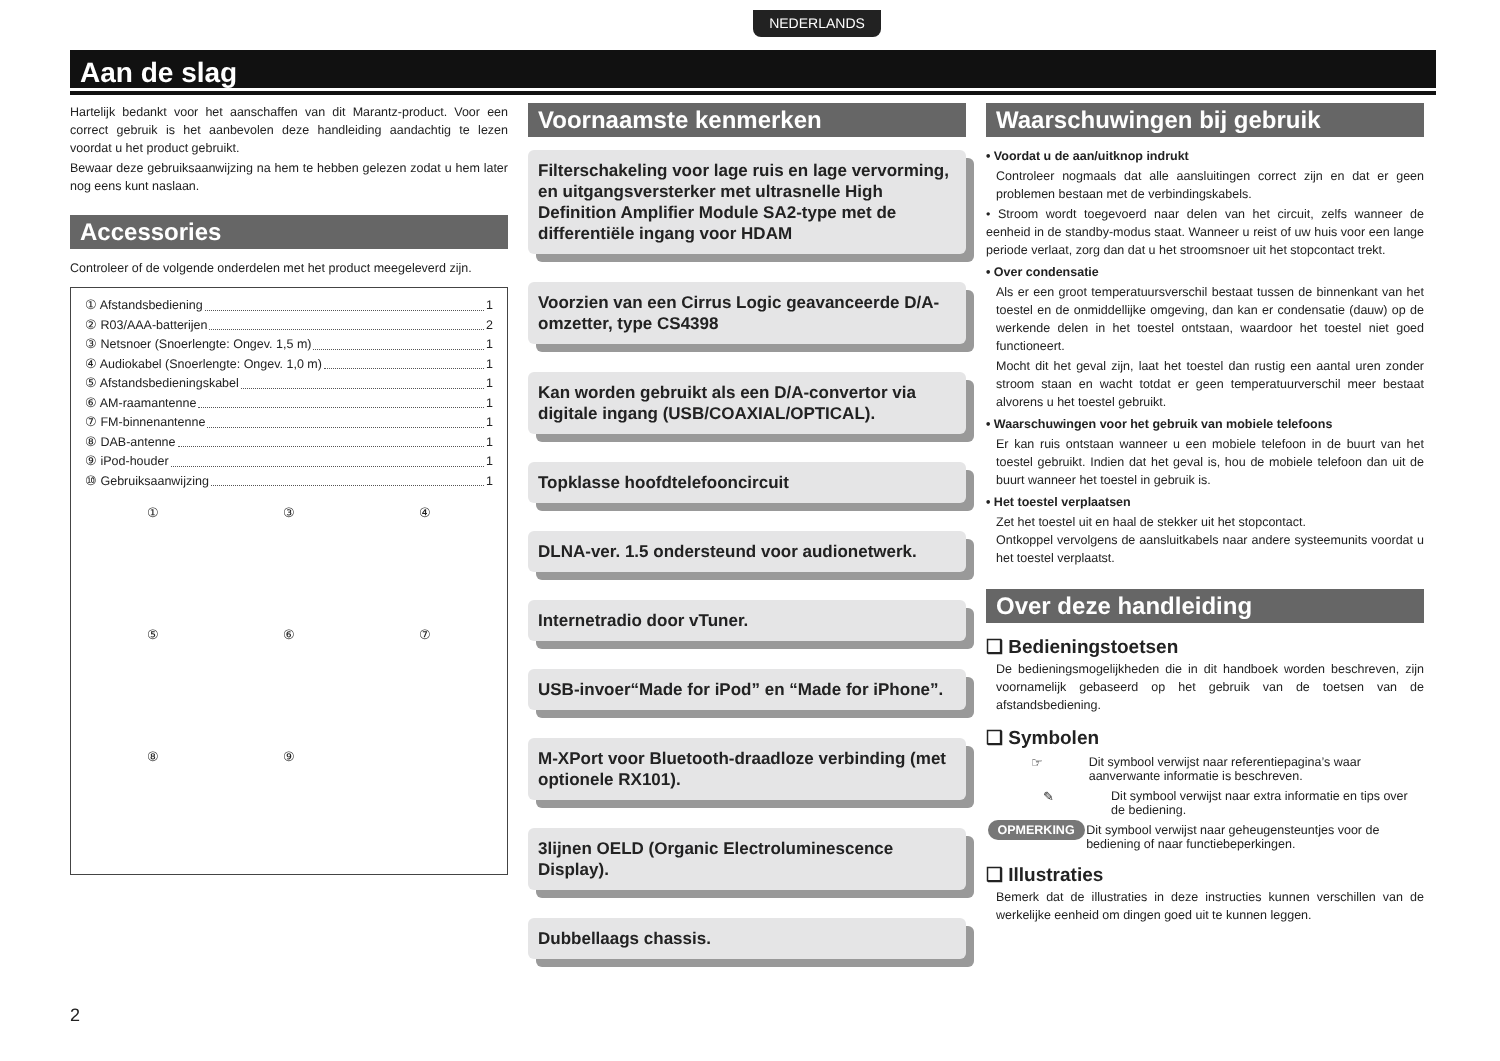NEDERLANDS
Aan de slag
Hartelijk bedankt voor het aanschaffen van dit Marantz-product. Voor een correct gebruik is het aanbevolen deze handleiding aandachtig te lezen voordat u het product gebruikt.
Bewaar deze gebruiksaanwijzing na hem te hebben gelezen zodat u hem later nog eens kunt naslaan.
Accessories
Controleer of de volgende onderdelen met het product meegeleverd zijn.
① Afstandsbediening 1
② R03/AAA-batterijen 2
③ Netsnoer (Snoerlengte: Ongev. 1,5 m) 1
④ Audiokabel (Snoerlengte: Ongev. 1,0 m) 1
⑤ Afstandsbedieningskabel 1
⑥ AM-raamantenne 1
⑦ FM-binnenantenne 1
⑧ DAB-antenne 1
⑨ iPod-houder 1
⑩ Gebruiksaanwijzing 1
①
③
④
⑤
⑥
⑦
⑧
⑨
Voornaamste kenmerken
Filterschakeling voor lage ruis en lage vervorming, en uitgangsversterker met ultrasnelle High Definition Amplifier Module SA2-type met de differentiële ingang voor HDAM
Voorzien van een Cirrus Logic geavanceerde D/A-omzetter, type CS4398
Kan worden gebruikt als een D/A-convertor via digitale ingang (USB/COAXIAL/OPTICAL).
Topklasse hoofdtelefooncircuit
DLNA-ver. 1.5 ondersteund voor audionetwerk.
Internetradio door vTuner.
USB-invoer“Made for iPod” en “Made for iPhone”.
M-XPort voor Bluetooth-draadloze verbinding (met optionele RX101).
3lijnen OELD (Organic Electroluminescence Display).
Dubbellaags chassis.
Waarschuwingen bij gebruik
• Voordat u de aan/uitknop indrukt
Controleer nogmaals dat alle aansluitingen correct zijn en dat er geen problemen bestaan met de verbindingskabels.
• Stroom wordt toegevoerd naar delen van het circuit, zelfs wanneer de eenheid in de standby-modus staat. Wanneer u reist of uw huis voor een lange periode verlaat, zorg dan dat u het stroomsnoer uit het stopcontact trekt.
• Over condensatie
Als er een groot temperatuursverschil bestaat tussen de binnenkant van het toestel en de onmiddellijke omgeving, dan kan er condensatie (dauw) op de werkende delen in het toestel ontstaan, waardoor het toestel niet goed functioneert.
Mocht dit het geval zijn, laat het toestel dan rustig een aantal uren zonder stroom staan en wacht totdat er geen temperatuurverschil meer bestaat alvorens u het toestel gebruikt.
• Waarschuwingen voor het gebruik van mobiele telefoons
Er kan ruis ontstaan wanneer u een mobiele telefoon in de buurt van het toestel gebruikt. Indien dat het geval is, hou de mobiele telefoon dan uit de buurt wanneer het toestel in gebruik is.
• Het toestel verplaatsen
Zet het toestel uit en haal de stekker uit het stopcontact.
Ontkoppel vervolgens de aansluitkabels naar andere systeemunits voordat u het toestel verplaatst.
Over deze handleiding
❑ Bedieningstoetsen
De bedieningsmogelijkheden die in dit handboek worden beschreven, zijn voornamelijk gebaseerd op het gebruik van de toetsen van de afstandsbediening.
❑ Symbolen
☞ Dit symbool verwijst naar referentiepagina’s waar aanverwante informatie is beschreven.
✎ Dit symbool verwijst naar extra informatie en tips over de bediening.
OPMERKING
Dit symbool verwijst naar geheugensteuntjes voor de bediening of naar functiebeperkingen.
❑ Illustraties
Bemerk dat de illustraties in deze instructies kunnen verschillen van de werkelijke eenheid om dingen goed uit te kunnen leggen.
2